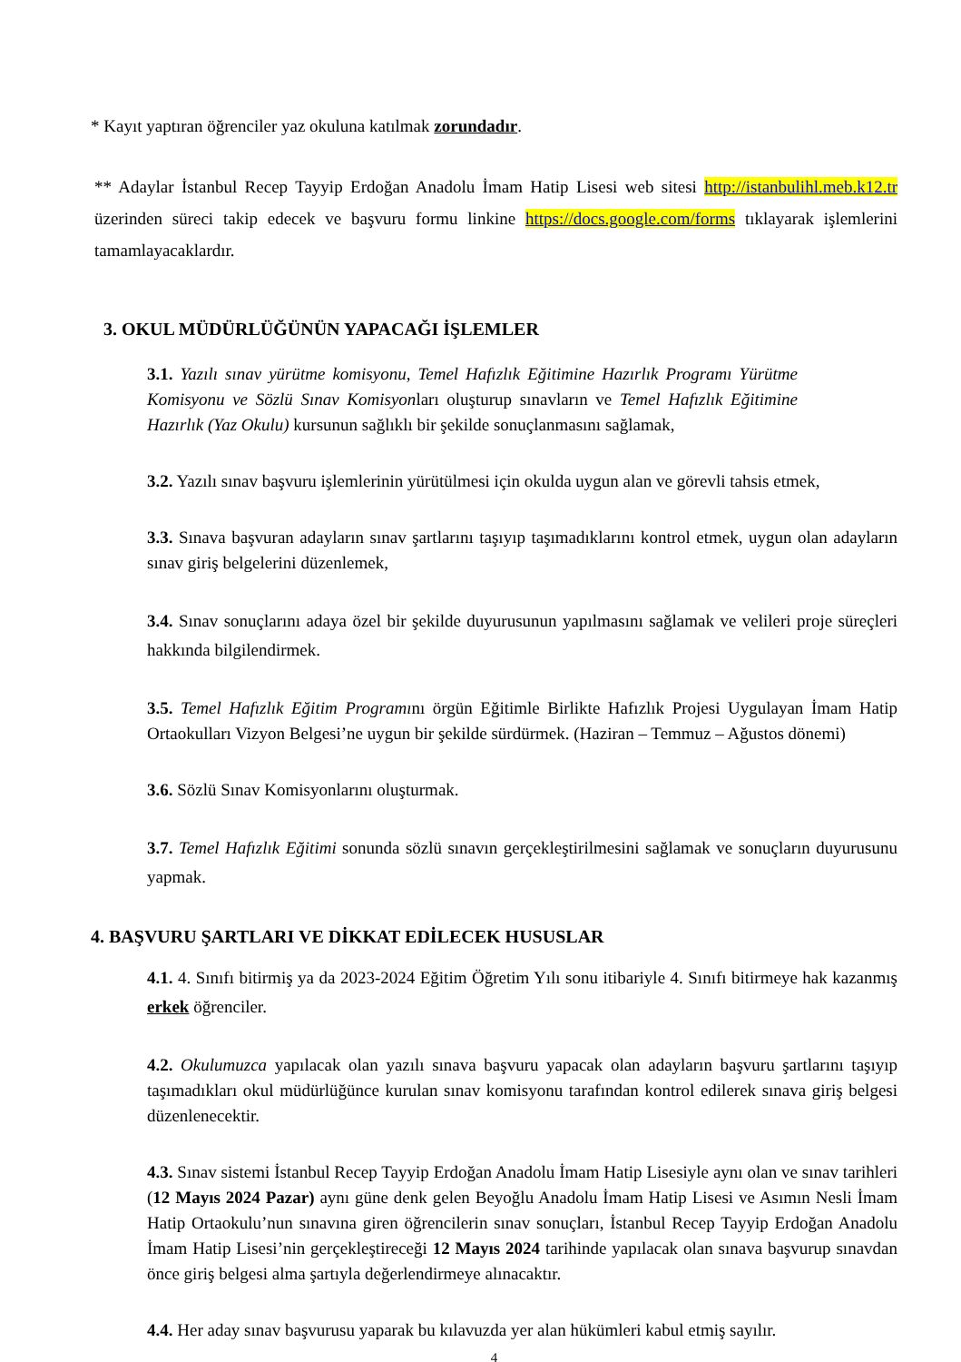* Kayıt yaptıran öğrenciler yaz okuluna katılmak zorundadır.
** Adaylar İstanbul Recep Tayyip Erdoğan Anadolu İmam Hatip Lisesi web sitesi http://istanbulihl.meb.k12.tr üzerinden süreci takip edecek ve başvuru formu linkine https://docs.google.com/forms tıklayarak işlemlerini tamamlayacaklardır.
3. OKUL MÜDÜRLÜĞÜNÜN YAPACAĞI İŞLEMLER
3.1. Yazılı sınav yürütme komisyonu, Temel Hafızlık Eğitimine Hazırlık Programı Yürütme Komisyonu ve Sözlü Sınav Komisyonları oluşturup sınavların ve Temel Hafızlık Eğitimine Hazırlık (Yaz Okulu) kursunun sağlıklı bir şekilde sonuçlanmasını sağlamak,
3.2. Yazılı sınav başvuru işlemlerinin yürütülmesi için okulda uygun alan ve görevli tahsis etmek,
3.3. Sınava başvuran adayların sınav şartlarını taşıyıp taşımadıklarını kontrol etmek, uygun olan adayların sınav giriş belgelerini düzenlemek,
3.4. Sınav sonuçlarını adaya özel bir şekilde duyurusunun yapılmasını sağlamak ve velileri proje süreçleri hakkında bilgilendirmek.
3.5. Temel Hafızlık Eğitim Programını örgün Eğitimle Birlikte Hafızlık Projesi Uygulayan İmam Hatip Ortaokulları Vizyon Belgesi’ne uygun bir şekilde sürdürmek. (Haziran – Temmuz – Ağustos dönemi)
3.6. Sözlü Sınav Komisyonlarını oluşturmak.
3.7. Temel Hafızlık Eğitimi sonunda sözlü sınavın gerçekleştirilmesini sağlamak ve sonuçların duyurusunu yapmak.
4. BAŞVURU ŞARTLARI VE DİKKAT EDİLECEK HUSUSLAR
4.1. 4. Sınıfı bitirmiş ya da 2023-2024 Eğitim Öğretim Yılı sonu itibariyle 4. Sınıfı bitirmeye hak kazanmış erkek öğrenciler.
4.2. Okulumuzca yapılacak olan yazılı sınava başvuru yapacak olan adayların başvuru şartlarını taşıyıp taşımadıkları okul müdürlüğünce kurulan sınav komisyonu tarafından kontrol edilerek sınava giriş belgesi düzenlenecektir.
4.3. Sınav sistemi İstanbul Recep Tayyip Erdoğan Anadolu İmam Hatip Lisesiyle aynı olan ve sınav tarihleri (12 Mayıs 2024 Pazar) aynı güne denk gelen Beyoğlu Anadolu İmam Hatip Lisesi ve Asımın Nesli İmam Hatip Ortaokulu’nun sınavına giren öğrencilerin sınav sonuçları, İstanbul Recep Tayyip Erdoğan Anadolu İmam Hatip Lisesi’nin gerçekleştireceği 12 Mayıs 2024 tarihinde yapılacak olan sınava başvurup sınavdan önce giriş belgesi alma şartıyla değerlendirmeye alınacaktır.
4.4. Her aday sınav başvurusu yaparak bu kılavuzda yer alan hükümleri kabul etmiş sayılır.
4